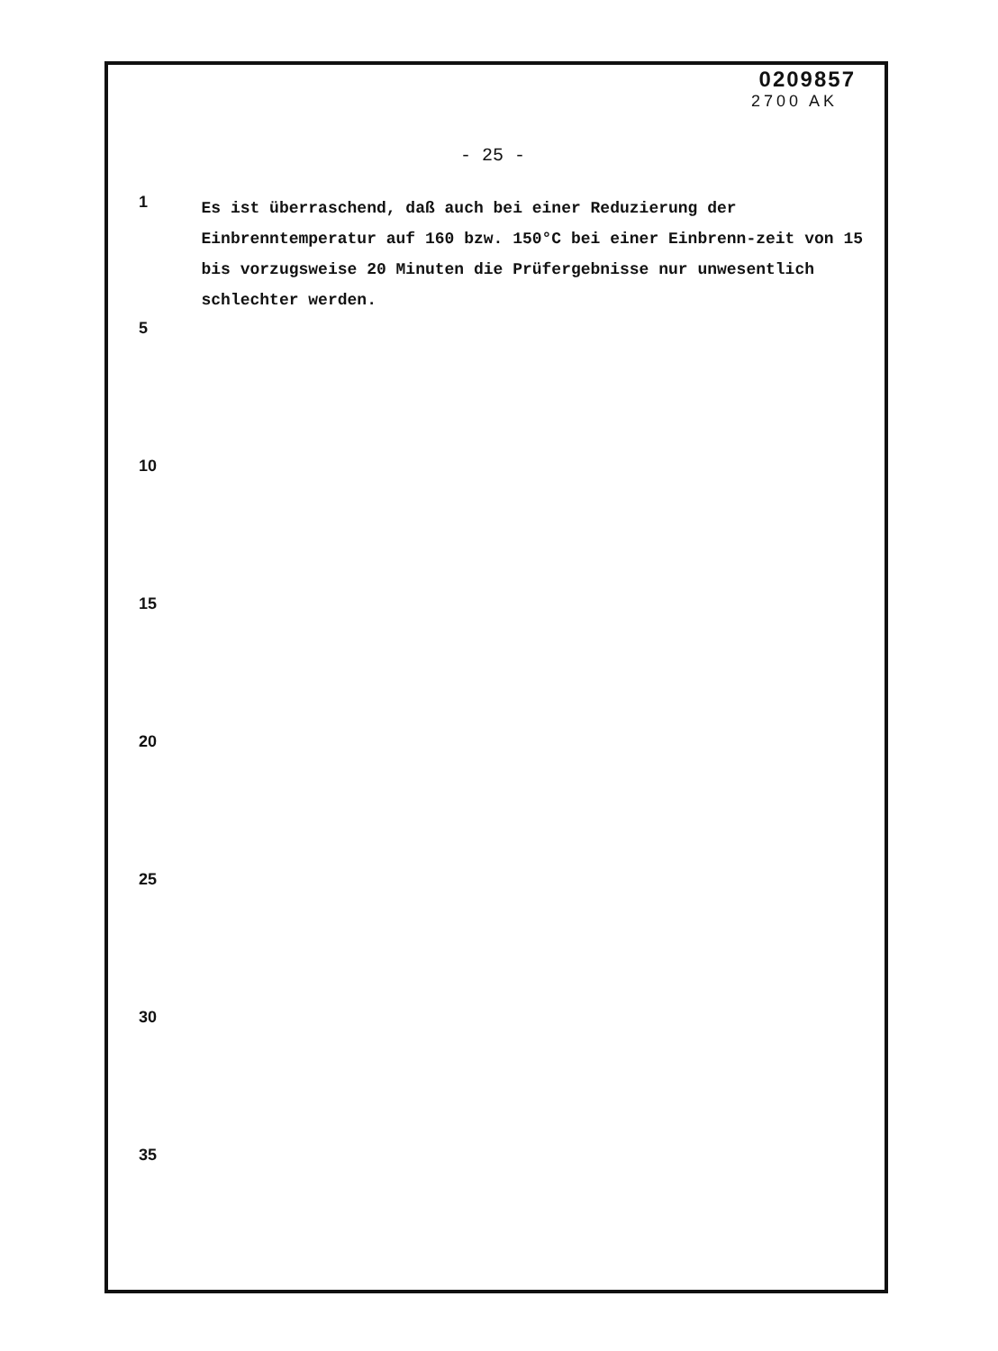0209857
2700 AK
- 25 -
1
Es ist überraschend, daß auch bei einer Reduzierung der Einbrenntemperatur auf 160 bzw. 150°C bei einer Einbrenn-zeit von 15 bis vorzugsweise 20 Minuten die Prüfergebnisse nur unwesentlich schlechter werden.
5
10
15
20
25
30
35